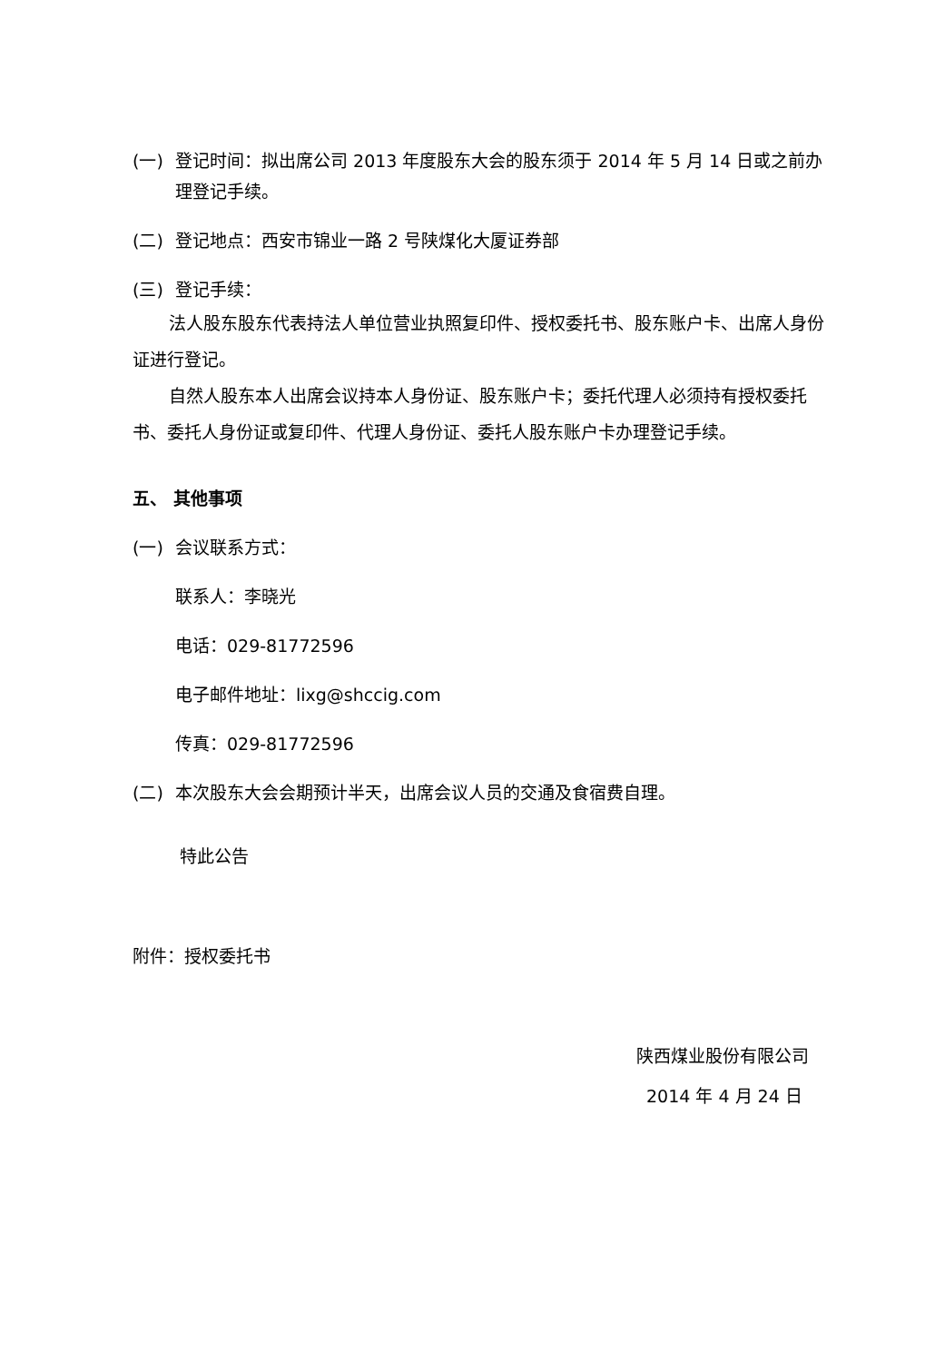(一) 登记时间：拟出席公司 2013 年度股东大会的股东须于 2014 年 5 月 14 日或之前办理登记手续。
(二) 登记地点：西安市锦业一路 2 号陕煤化大厦证券部
(三) 登记手续：
法人股东股东代表持法人单位营业执照复印件、授权委托书、股东账户卡、出席人身份证进行登记。
自然人股东本人出席会议持本人身份证、股东账户卡；委托代理人必须持有授权委托书、委托人身份证或复印件、代理人身份证、委托人股东账户卡办理登记手续。
五、 其他事项
(一) 会议联系方式：
联系人：李晓光
电话：029-81772596
电子邮件地址：lixg@shccig.com
传真：029-81772596
(二) 本次股东大会会期预计半天，出席会议人员的交通及食宿费自理。
特此公告
附件：授权委托书
陕西煤业股份有限公司
2014 年 4 月 24 日